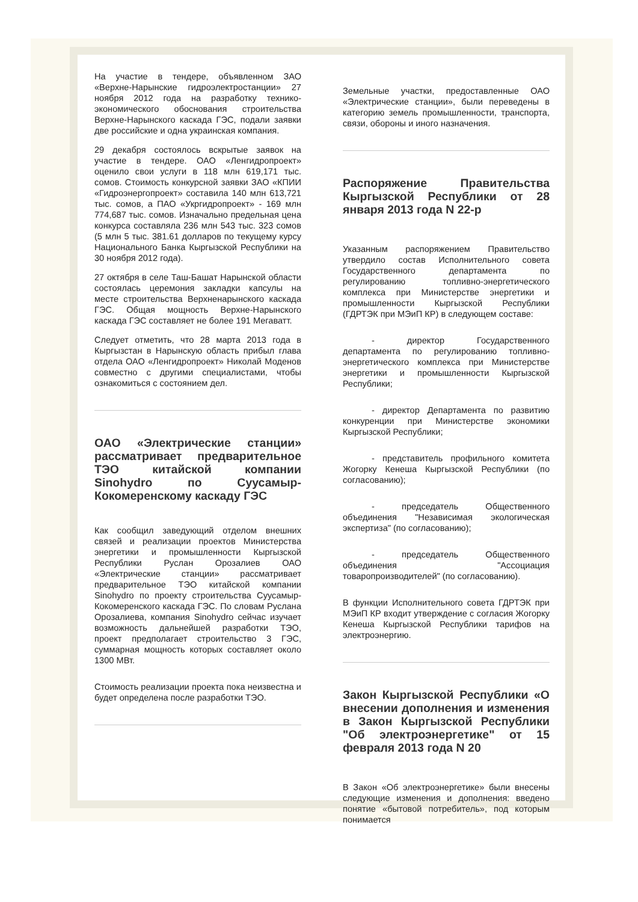На участие в тендере, объявленном ЗАО «Верхне-Нарынские гидроэлектростанции» 27 ноября 2012 года на разработку технико-экономического обоснования строительства Верхне-Нарынского каскада ГЭС, подали заявки две российские и одна украинская компания.
29 декабря состоялось вскрытые заявок на участие в тендере. ОАО «Ленгидропроект» оценило свои услуги в 118 млн 619,171 тыс. сомов. Стоимость конкурсной заявки ЗАО «КПИИ «Гидроэнергопроект» составила 140 млн 613,721 тыс. сомов, а ПАО «Укргидропроект» - 169 млн 774,687 тыс. сомов. Изначально предельная цена конкурса составляла 236 млн 543 тыс. 323 сомов (5 млн 5 тыс. 381.61 долларов по текущему курсу Национального Банка Кыргызской Республики на 30 ноября 2012 года).
27 октября в селе Таш-Башат Нарынской области состоялась церемония закладки капсулы на месте строительства Верхненарынского каскада ГЭС. Общая мощность Верхне-Нарынского каскада ГЭС составляет не более 191 Мегаватт.
Следует отметить, что 28 марта 2013 года в Кыргызстан в Нарынскую область прибыл глава отдела ОАО «Ленгидропроект» Николай Моденов совместно с другими специалистами, чтобы ознакомиться с состоянием дел.
ОАО «Электрические станции» рассматривает предварительное ТЭО китайской компании Sinohydro по Суусамыр-Кокомеренскому каскаду ГЭС
Как сообщил заведующий отделом внешних связей и реализации проектов Министерства энергетики и промышленности Кыргызской Республики Руслан Орозалиев ОАО «Электрические станции» рассматривает предварительное ТЭО китайской компании Sinohydro по проекту строительства Суусамыр-Кокомеренского каскада ГЭС. По словам Руслана Орозалиева, компания Sinohydro сейчас изучает возможность дальнейшей разработки ТЭО, проект предполагает строительство 3 ГЭС, суммарная мощность которых составляет около 1300 МВт.
Стоимость реализации проекта пока неизвестна и будет определена после разработки ТЭО.
Земельные участки, предоставленные ОАО «Электрические станции», были переведены в категорию земель промышленности, транспорта, связи, обороны и иного назначения.
Распоряжение Правительства Кыргызской Республики от 28 января 2013 года N 22-р
Указанным распоряжением Правительство утвердило состав Исполнительного совета Государственного департамента по регулированию топливно-энергетического комплекса при Министерстве энергетики и промышленности Кыргызской Республики (ГДРТЭК при МЭиП КР) в следующем составе:
- директор Государственного департамента по регулированию топливно-энергетического комплекса при Министерстве энергетики и промышленности Кыргызской Республики;
- директор Департамента по развитию конкуренции при Министерстве экономики Кыргызской Республики;
- представитель профильного комитета Жогорку Кенеша Кыргызской Республики (по согласованию);
- председатель Общественного объединения "Независимая экологическая экспертиза" (по согласованию);
- председатель Общественного объединения "Ассоциация товаропроизводителей" (по согласованию).
В функции Исполнительного совета ГДРТЭК при МЭиП КР входит утверждение с согласия Жогорку Кенеша Кыргызской Республики тарифов на электроэнергию.
Закон Кыргызской Республики «О внесении дополнения и изменения в Закон Кыргызской Республики "Об электроэнергетике" от 15 февраля 2013 года N 20
В Закон «Об электроэнергетике» были внесены следующие изменения и дополнения: введено понятие «бытовой потребитель», под которым понимается